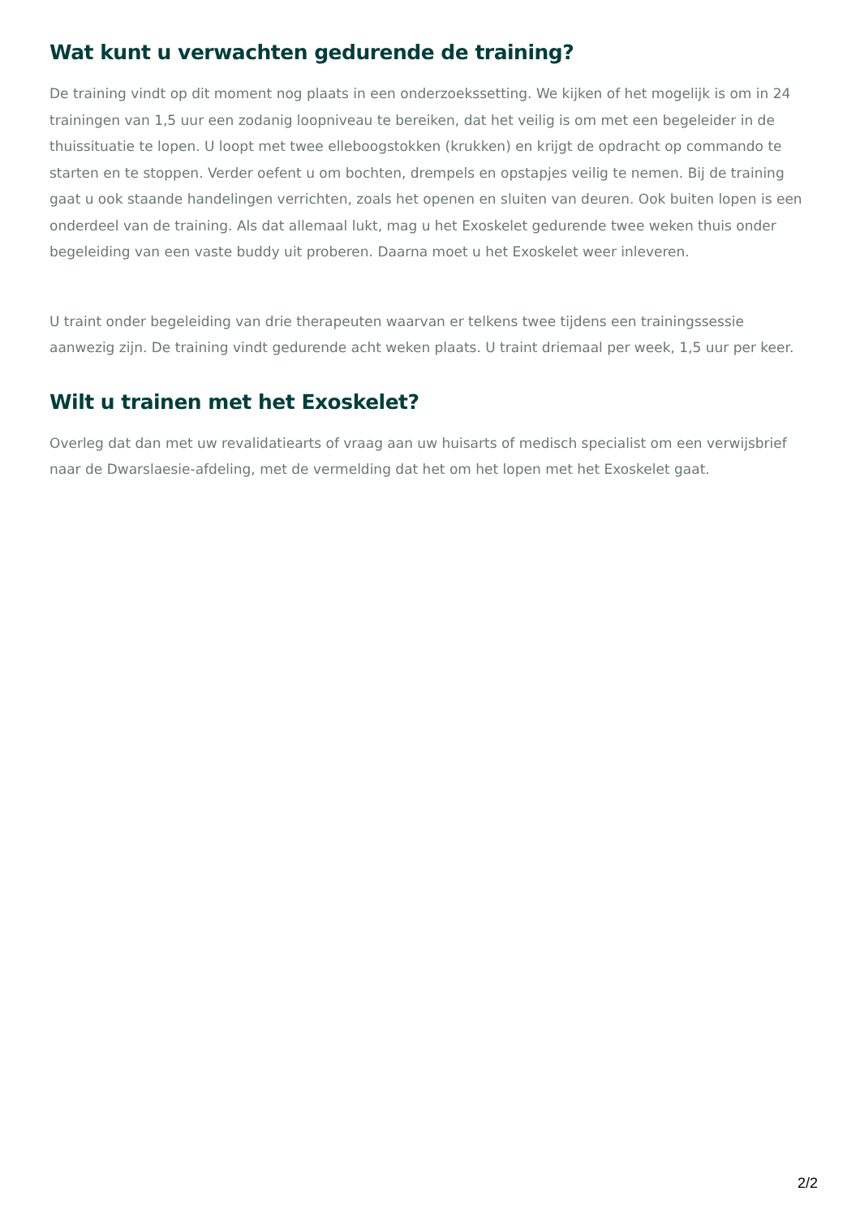Wat kunt u verwachten gedurende de training?
De training vindt op dit moment nog plaats in een onderzoekssetting. We kijken of het mogelijk is om in 24 trainingen van 1,5 uur een zodanig loopniveau te bereiken, dat het veilig is om met een begeleider in de thuissituatie te lopen. U loopt met twee elleboogstokken (krukken) en krijgt de opdracht op commando te starten en te stoppen. Verder oefent u om bochten, drempels en opstapjes veilig te nemen. Bij de training gaat u ook staande handelingen verrichten, zoals het openen en sluiten van deuren. Ook buiten lopen is een onderdeel van de training. Als dat allemaal lukt, mag u het Exoskelet gedurende twee weken thuis onder begeleiding van een vaste buddy uit proberen. Daarna moet u het Exoskelet weer inleveren.
U traint onder begeleiding van drie therapeuten waarvan er telkens twee tijdens een trainingssessie aanwezig zijn. De training vindt gedurende acht weken plaats. U traint driemaal per week, 1,5 uur per keer.
Wilt u trainen met het Exoskelet?
Overleg dat dan met uw revalidatiearts of vraag aan uw huisarts of medisch specialist om een verwijsbrief naar de Dwarslaesie-afdeling, met de vermelding dat het om het lopen met het Exoskelet gaat.
2/2